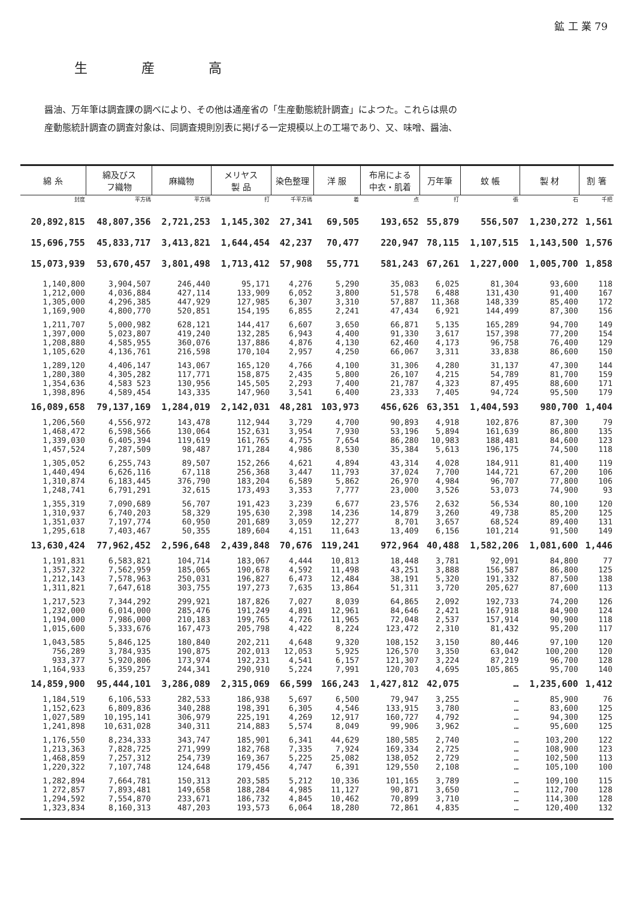鉱 工 業 79
生産高
醤油、万年筆は調査課の調べにより、その他は通産省の「生産動態統計調査」によつた。これらは県の
産動態統計調査の調査対象は、同調査規則別表に掲げる一定規模以上の工場であり、又、味噌、醤油、
| 綿 糸 | 綿及びス フ織物 | 麻織物 | メリヤス 製 品 | 染色整理 | 洋 服 | 布帛による 中衣・肌着 | 万年筆 | 蚊 帳 | 製 材 | 割 箸 |
| --- | --- | --- | --- | --- | --- | --- | --- | --- | --- | --- |
| 封度 | 平方碼 | 平方碼 | 打 | 千平方碼 | 着 | 点 | 打 | 張 | 石 | 千把 |
| 20,892,815 | 48,807,356 | 2,721,253 | 1,145,302 | 27,341 | 69,505 | 193,652 | 55,879 | 556,507 | 1,230,272 | 1,561 |
| 15,696,755 | 45,833,717 | 3,413,821 | 1,644,454 | 42,237 | 70,477 | 220,947 | 78,115 | 1,107,515 | 1,143,500 | 1,576 |
| 15,073,939 | 53,670,457 | 3,801,498 | 1,713,412 | 57,908 | 55,771 | 581,243 | 67,261 | 1,227,000 | 1,005,700 | 1,858 |
| 1,140,800 | 3,904,507 | 246,440 | 95,171 | 4,276 | 5,290 | 35,083 | 6,025 | 81,304 | 93,600 | 118 |
| 1,212,000 | 4,036,884 | 427,114 | 133,909 | 6,052 | 3,800 | 51,578 | 6,488 | 131,430 | 91,400 | 167 |
| 1,305,000 | 4,296,385 | 447,929 | 127,985 | 6,307 | 3,310 | 57,887 | 11,368 | 148,339 | 85,400 | 172 |
| 1,169,900 | 4,800,770 | 520,851 | 154,195 | 6,855 | 2,241 | 47,434 | 6,921 | 144,499 | 87,300 | 156 |
| 1,211,707 | 5,000,982 | 628,121 | 144,417 | 6,607 | 3,650 | 66,871 | 5,135 | 165,289 | 94,700 | 149 |
| 1,397,000 | 5,023,807 | 419,240 | 132,285 | 6,943 | 4,400 | 91,330 | 3,617 | 157,398 | 77,200 | 154 |
| 1,208,880 | 4,585,955 | 360,076 | 137,886 | 4,876 | 4,130 | 62,460 | 4,173 | 96,758 | 76,400 | 129 |
| 1,105,620 | 4,136,761 | 216,598 | 170,104 | 2,957 | 4,250 | 66,067 | 3,311 | 33,838 | 86,600 | 150 |
| 1,289,120 | 4,406,147 | 143,067 | 165,120 | 4,766 | 4,100 | 31,306 | 4,280 | 31,137 | 47,300 | 144 |
| 1,280,380 | 4,305,282 | 117,771 | 158,875 | 2,435 | 5,800 | 26,107 | 4,215 | 54,789 | 81,700 | 159 |
| 1,354,636 | 4,583 523 | 130,956 | 145,505 | 2,293 | 7,400 | 21,787 | 4,323 | 87,495 | 88,600 | 171 |
| 1,398,896 | 4,589,454 | 143,335 | 147,960 | 3,541 | 6,400 | 23,333 | 7,405 | 94,724 | 95,500 | 179 |
| 16,089,658 | 79,137,169 | 1,284,019 | 2,142,031 | 48,281 | 103,973 | 456,626 | 63,351 | 1,404,593 | 980,700 | 1,404 |
| 1,206,560 | 4,556,972 | 143,478 | 112,944 | 3,729 | 4,700 | 90,893 | 4,918 | 102,876 | 87,300 | 79 |
| 1,468,472 | 6,598,566 | 130,064 | 152,631 | 3,954 | 7,930 | 53,196 | 5,894 | 161,639 | 86,800 | 135 |
| 1,339,030 | 6,405,394 | 119,619 | 161,765 | 4,755 | 7,654 | 86,280 | 10,983 | 188,481 | 84,600 | 123 |
| 1,457,524 | 7,287,509 | 98,487 | 171,284 | 4,986 | 8,530 | 35,384 | 5,613 | 196,175 | 74,500 | 118 |
| 1,305,052 | 6,255,743 | 89,507 | 152,266 | 4,621 | 4,894 | 43,314 | 4,028 | 184,911 | 81,400 | 119 |
| 1,440,494 | 6,626,116 | 67,118 | 256,368 | 3,447 | 11,793 | 37,024 | 7,700 | 144,721 | 67,200 | 106 |
| 1,310,874 | 6,183,445 | 376,790 | 183,204 | 6,589 | 5,862 | 26,970 | 4,984 | 96,707 | 77,800 | 106 |
| 1,248,741 | 6,791,291 | 32,615 | 173,493 | 3,353 | 7,777 | 23,000 | 3,526 | 53,073 | 74,900 | 93 |
| 1,355,319 | 7,090,689 | 56,707 | 191,423 | 3,239 | 6,677 | 23,576 | 2,632 | 56,534 | 80,100 | 120 |
| 1,310,937 | 6,740,203 | 58,329 | 195,630 | 2,398 | 14,236 | 14,879 | 3,260 | 49,738 | 85,200 | 125 |
| 1,351,037 | 7,197,774 | 60,950 | 201,689 | 3,059 | 12,277 | 8,701 | 3,657 | 68,524 | 89,400 | 131 |
| 1,295,618 | 7,403,467 | 50,355 | 189,604 | 4,151 | 11,643 | 13,409 | 6,156 | 101,214 | 91,500 | 149 |
| 13,630,424 | 77,962,452 | 2,596,648 | 2,439,848 | 70,676 | 119,241 | 972,964 | 40,488 | 1,582,206 | 1,081,600 | 1,446 |
| 1,191,831 | 6,583,821 | 104,714 | 183,067 | 4,444 | 10,813 | 18,448 | 3,781 | 92,091 | 84,800 | 77 |
| 1,357,322 | 7,562,959 | 185,065 | 190,678 | 4,592 | 11,498 | 43,251 | 3,888 | 156,587 | 86,800 | 125 |
| 1,212,143 | 7,578,963 | 250,031 | 196,827 | 6,473 | 12,484 | 38,191 | 5,320 | 191,332 | 87,500 | 138 |
| 1,311,821 | 7,647,618 | 303,755 | 197,273 | 7,635 | 13,864 | 51,311 | 3,720 | 205,627 | 87,600 | 113 |
| 1,217,523 | 7,344,292 | 299,921 | 187,826 | 7,027 | 8,039 | 64,865 | 2,092 | 192,733 | 74,200 | 126 |
| 1,232,000 | 6,014,000 | 285,476 | 191,249 | 4,891 | 12,961 | 84,646 | 2,421 | 167,918 | 84,900 | 124 |
| 1,194,000 | 7,986,000 | 210,183 | 199,765 | 4,726 | 11,965 | 72,048 | 2,537 | 157,914 | 90,900 | 118 |
| 1,015,600 | 5,333,676 | 167,473 | 205,798 | 4,422 | 8,224 | 123,472 | 2,310 | 81,432 | 95,200 | 117 |
| 1,043,585 | 5,846,125 | 180,840 | 202,211 | 4,648 | 9,320 | 108,152 | 3,150 | 80,446 | 97,100 | 120 |
| 756,289 | 3,784,935 | 190,875 | 202,013 | 12,053 | 5,925 | 126,570 | 3,350 | 63,042 | 100,200 | 120 |
| 933,377 | 5,920,806 | 173,974 | 192,231 | 4,541 | 6,157 | 121,307 | 3,224 | 87,219 | 96,700 | 128 |
| 1,164,933 | 6,359,257 | 244,341 | 290,910 | 5,224 | 7,991 | 120,703 | 4,695 | 105,865 | 95,700 | 140 |
| 14,859,900 | 95,444,101 | 3,286,089 | 2,315,069 | 66,599 | 166,243 | 1,427,812 | 42,075 | … | 1,235,600 | 1,412 |
| 1,184,519 | 6,106,533 | 282,533 | 186,938 | 5,697 | 6,500 | 79,947 | 3,255 | … | 85,900 | 76 |
| 1,152,623 | 6,809,836 | 340,288 | 198,391 | 6,305 | 4,546 | 133,915 | 3,780 | … | 83,600 | 125 |
| 1,027,589 | 10,195,141 | 306,979 | 225,191 | 4,269 | 12,917 | 160,727 | 4,792 | … | 94,300 | 125 |
| 1,241,898 | 10,631,028 | 340,311 | 214,883 | 5,574 | 8,049 | 99,906 | 3,962 | … | 95,600 | 125 |
| 1,176,550 | 8,234,333 | 343,747 | 185,901 | 6,341 | 44,629 | 180,585 | 2,740 | … | 103,200 | 122 |
| 1,213,363 | 7,828,725 | 271,999 | 182,768 | 7,335 | 7,924 | 169,334 | 2,725 | … | 108,900 | 123 |
| 1,468,859 | 7,257,312 | 254,739 | 169,367 | 5,225 | 25,082 | 138,052 | 2,729 | … | 102,500 | 113 |
| 1,220,322 | 7,107,748 | 124,648 | 179,456 | 4,747 | 6,391 | 129,550 | 2,108 | … | 105,100 | 100 |
| 1,282,894 | 7,664,781 | 150,313 | 203,585 | 5,212 | 10,336 | 101,165 | 3,789 | … | 109,100 | 115 |
| 1 272,857 | 7,893,481 | 149,658 | 188,284 | 4,985 | 11,127 | 90,871 | 3,650 | … | 112,700 | 128 |
| 1,294,592 | 7,554,870 | 233,671 | 186,732 | 4,845 | 10,462 | 70,899 | 3,710 | … | 114,300 | 128 |
| 1,323,834 | 8,160,313 | 487,203 | 193,573 | 6,064 | 18,280 | 72,861 | 4,835 | … | 120,400 | 132 |